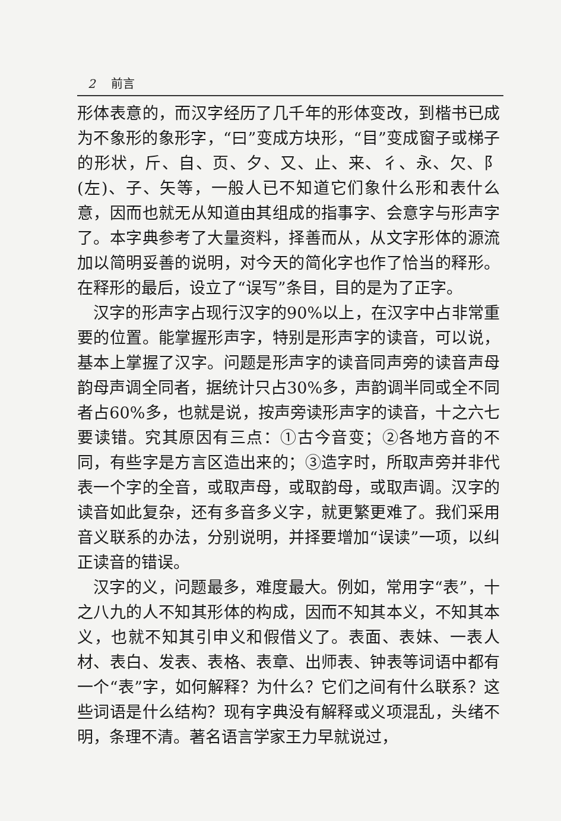2 前言
形体表意的，而汉字经历了几千年的形体变改，到楷书已成为不象形的象形字，“曰”变成方块形，“目”变成窗子或梯子的形状，斤、自、页、夕、又、止、来、彳、永、欠、阝(左)、子、矢等，一般人已不知道它们象什么形和表什么意，因而也就无从知道由其组成的指事字、会意字与形声字了。本字典参考了大量资料，择善而从，从文字形体的源流加以简明妥善的说明，对今天的简化字也作了恰当的释形。在释形的最后，设立了“误写”条目，目的是为了正字。
汉字的形声字占现行汉字的90%以上，在汉字中占非常重要的位置。能掌握形声字，特别是形声字的读音，可以说，基本上掌握了汉字。问题是形声字的读音同声旁的读音声母韵母声调全同者，据统计只占30%多，声韵调半同或全不同者占60%多，也就是说，按声旁读形声字的读音，十之六七要读错。究其原因有三点：①古今音变；②各地方音的不同，有些字是方言区造出来的；③造字时，所取声旁并非代表一个字的全音，或取声母，或取韵母，或取声调。汉字的读音如此复杂，还有多音多义字，就更繁更难了。我们采用音义联系的办法，分别说明，并择要增加“误读”一项，以纠正读音的错误。
汉字的义，问题最多，难度最大。例如，常用字“表”，十之八九的人不知其形体的构成，因而不知其本义，不知其本义，也就不知其引申义和假借义了。表面、表妹、一表人材、表白、发表、表格、表章、出师表、钟表等词语中都有一个“表”字，如何解释？为什么？它们之间有什么联系？这些词语是什么结构？现有字典没有解释或义项混乱，头绪不明，条理不清。著名语言学家王力早就说过，